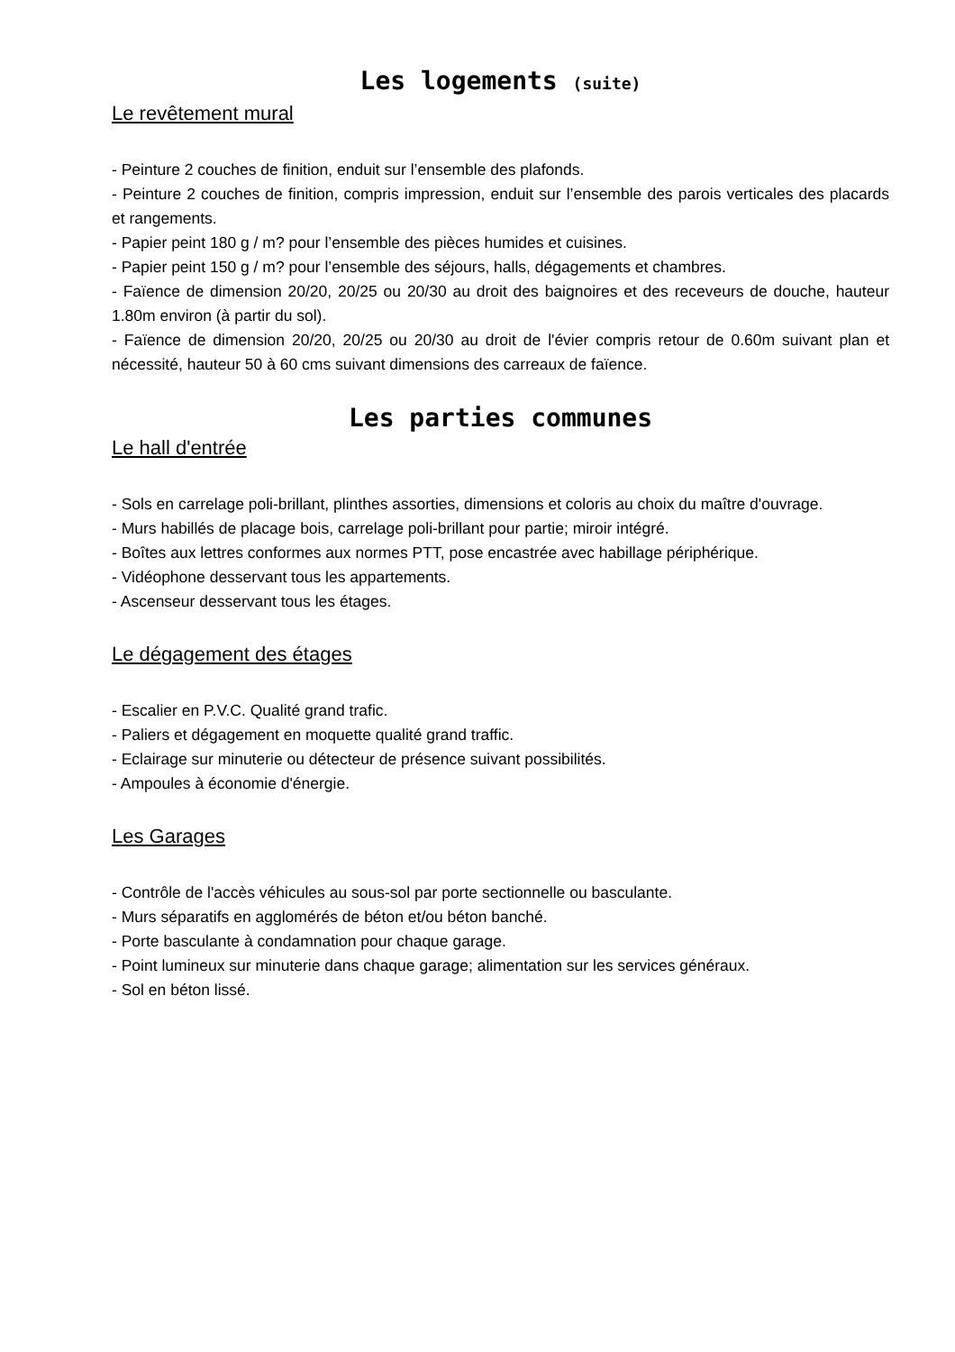Les logements (suite)
Le revêtement mural
- Peinture 2 couches de finition, enduit sur l’ensemble des plafonds.
- Peinture 2 couches de finition, compris impression, enduit sur l’ensemble des parois verticales des placards et rangements.
- Papier peint 180 g / m? pour l’ensemble des pièces humides et cuisines.
- Papier peint 150 g / m? pour l’ensemble des séjours, halls, dégagements et chambres.
- Faïence de dimension 20/20, 20/25 ou 20/30 au droit des baignoires et des receveurs de douche, hauteur 1.80m environ (à partir du sol).
- Faïence de dimension 20/20, 20/25 ou 20/30 au droit de l'évier compris retour de 0.60m suivant plan et nécessité, hauteur 50 à 60 cms suivant dimensions des carreaux de faïence.
Les parties communes
Le hall d'entrée
- Sols en carrelage poli-brillant, plinthes assorties, dimensions et coloris au choix du maître d'ouvrage.
- Murs habillés de placage bois, carrelage poli-brillant pour partie; miroir intégré.
- Boîtes aux lettres conformes aux normes PTT, pose encastrée avec habillage périphérique.
- Vidéophone desservant tous les appartements.
- Ascenseur desservant tous les étages.
Le dégagement des étages
- Escalier en P.V.C. Qualité grand trafic.
- Paliers et dégagement en moquette qualité grand traffic.
- Eclairage sur minuterie ou détecteur de présence suivant possibilités.
- Ampoules à économie d'énergie.
Les Garages
- Contrôle de l'accès véhicules au sous-sol par porte sectionnelle ou basculante.
- Murs séparatifs en agglomérés de béton et/ou béton banché.
- Porte basculante à condamnation pour chaque garage.
- Point lumineux sur minuterie dans chaque garage; alimentation sur les services généraux.
- Sol en béton lissé.